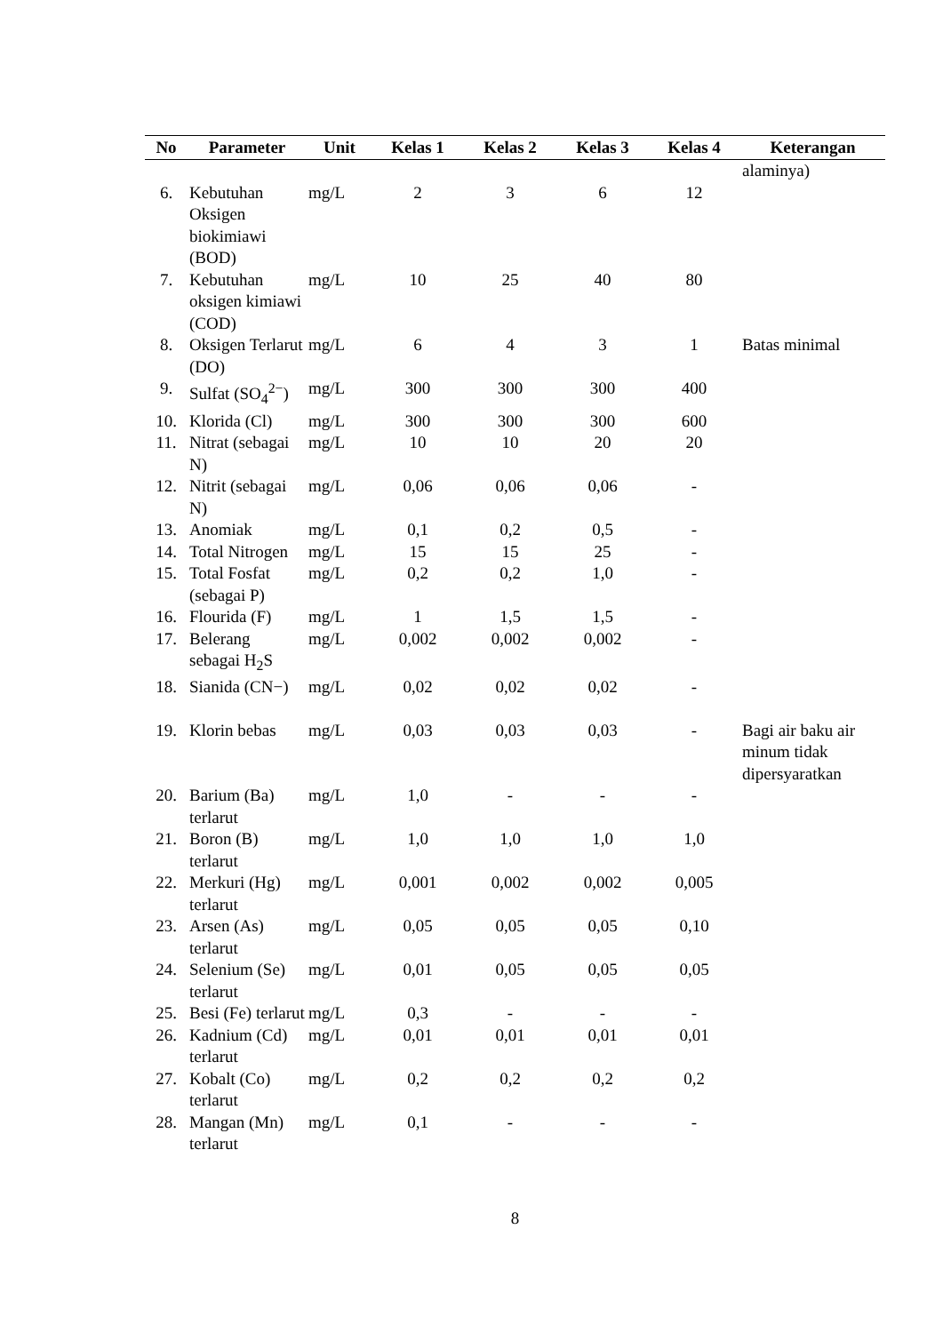| No | Parameter | Unit | Kelas 1 | Kelas 2 | Kelas 3 | Kelas 4 | Keterangan |
| --- | --- | --- | --- | --- | --- | --- | --- |
| | | | | | | | alaminya) |
| 6. | Kebutuhan Oksigen biokimiawi (BOD) | mg/L | 2 | 3 | 6 | 12 | |
| 7. | Kebutuhan oksigen kimiawi (COD) | mg/L | 10 | 25 | 40 | 80 | |
| 8. | Oksigen Terlarut (DO) | mg/L | 6 | 4 | 3 | 1 | Batas minimal |
| 9. | Sulfat (SO<sub>4</sub><sup>2−</sup>) | mg/L | 300 | 300 | 300 | 400 | |
| 10. | Klorida (Cl) | mg/L | 300 | 300 | 300 | 600 | |
| 11. | Nitrat (sebagai N) | mg/L | 10 | 10 | 20 | 20 | |
| 12. | Nitrit (sebagai N) | mg/L | 0,06 | 0,06 | 0,06 | - | |
| 13. | Anomiak | mg/L | 0,1 | 0,2 | 0,5 | - | |
| 14. | Total Nitrogen | mg/L | 15 | 15 | 25 | - | |
| 15. | Total Fosfat (sebagai P) | mg/L | 0,2 | 0,2 | 1,0 | - | |
| 16. | Flourida (F) | mg/L | 1 | 1,5 | 1,5 | - | |
| 17. | Belerang sebagai H<sub>2</sub>S | mg/L | 0,002 | 0,002 | 0,002 | - | |
| 18. | Sianida (CN−) | mg/L | 0,02 | 0,02 | 0,02 | - | |
| 19. | Klorin bebas | mg/L | 0,03 | 0,03 | 0,03 | - | Bagi air baku air minum tidak dipersyaratkan |
| 20. | Barium (Ba) terlarut | mg/L | 1,0 | - | - | - | |
| 21. | Boron (B) terlarut | mg/L | 1,0 | 1,0 | 1,0 | 1,0 | |
| 22. | Merkuri (Hg) terlarut | mg/L | 0,001 | 0,002 | 0,002 | 0,005 | |
| 23. | Arsen (As) terlarut | mg/L | 0,05 | 0,05 | 0,05 | 0,10 | |
| 24. | Selenium (Se) terlarut | mg/L | 0,01 | 0,05 | 0,05 | 0,05 | |
| 25. | Besi (Fe) terlarut | mg/L | 0,3 | - | - | - | |
| 26. | Kadnium (Cd) terlarut | mg/L | 0,01 | 0,01 | 0,01 | 0,01 | |
| 27. | Kobalt (Co) terlarut | mg/L | 0,2 | 0,2 | 0,2 | 0,2 | |
| 28. | Mangan (Mn) terlarut | mg/L | 0,1 | - | - | - | |
8